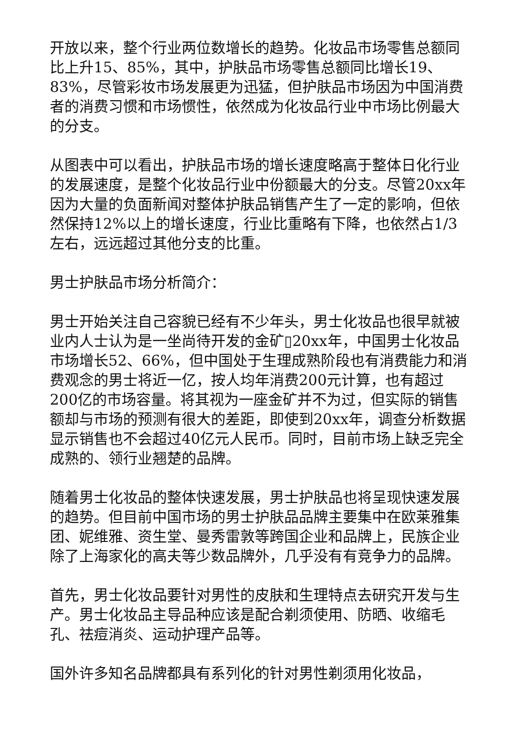开放以来，整个行业两位数增长的趋势。化妆品市场零售总额同比上升15、85%，其中，护肤品市场零售总额同比增长19、83%，尽管彩妆市场发展更为迅猛，但护肤品市场因为中国消费者的消费习惯和市场惯性，依然成为化妆品行业中市场比例最大的分支。
从图表中可以看出，护肤品市场的增长速度略高于整体日化行业的发展速度，是整个化妆品行业中份额最大的分支。尽管20xx年因为大量的负面新闻对整体护肤品销售产生了一定的影响，但依然保持12%以上的增长速度，行业比重略有下降，也依然占1/3左右，远远超过其他分支的比重。
男士护肤品市场分析简介：
男士开始关注自己容貌已经有不少年头，男士化妆品也很早就被业内人士认为是一坐尚待开发的金矿▯20xx年，中国男士化妆品市场增长52、66%，但中国处于生理成熟阶段也有消费能力和消费观念的男士将近一亿，按人均年消费200元计算，也有超过200亿的市场容量。将其视为一座金矿并不为过，但实际的销售额却与市场的预测有很大的差距，即使到20xx年，调查分析数据显示销售也不会超过40亿元人民币。同时，目前市场上缺乏完全成熟的、领行业翘楚的品牌。
随着男士化妆品的整体快速发展，男士护肤品也将呈现快速发展的趋势。但目前中国市场的男士护肤品品牌主要集中在欧莱雅集团、妮维雅、资生堂、曼秀雷敦等跨国企业和品牌上，民族企业除了上海家化的高夫等少数品牌外，几乎没有有竞争力的品牌。
首先，男士化妆品要针对男性的皮肤和生理特点去研究开发与生产。男士化妆品主导品种应该是配合剃须使用、防晒、收缩毛孔、祛痘消炎、运动护理产品等。
国外许多知名品牌都具有系列化的针对男性剃须用化妆品，